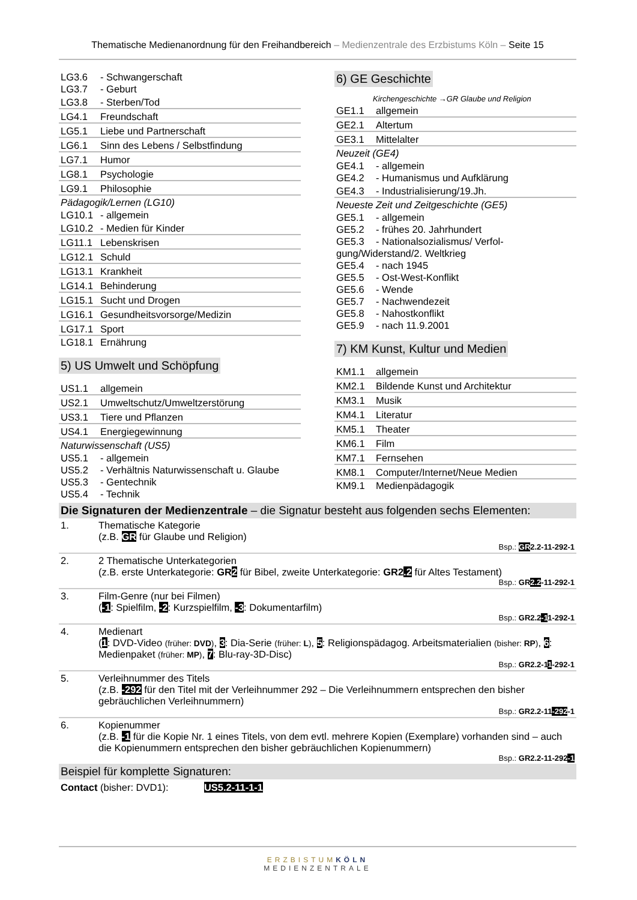Thematische Medienanordnung für den Freihandbereich – Medienzentrale des Erzbistums Köln – Seite 15
| LG3.6 | - Schwangerschaft |
| LG3.7 | - Geburt |
| LG3.8 | - Sterben/Tod |
| LG4.1 | Freundschaft |
| LG5.1 | Liebe und Partnerschaft |
| LG6.1 | Sinn des Lebens / Selbstfindung |
| LG7.1 | Humor |
| LG8.1 | Psychologie |
| LG9.1 | Philosophie |
Pädagogik/Lernen (LG10)
| LG10.1 | - allgemein |
| LG10.2 | - Medien für Kinder |
| LG11.1 | Lebenskrisen |
| LG12.1 | Schuld |
| LG13.1 | Krankheit |
| LG14.1 | Behinderung |
| LG15.1 | Sucht und Drogen |
| LG16.1 | Gesundheitsvorsorge/Medizin |
| LG17.1 | Sport |
| LG18.1 | Ernährung |
5) US Umwelt und Schöpfung
| US1.1 | allgemein |
| US2.1 | Umweltschutz/Umweltzerstörung |
| US3.1 | Tiere und Pflanzen |
| US4.1 | Energiegewinnung |
Naturwissenschaft (US5)
| US5.1 | - allgemein |
| US5.2 | - Verhältnis Naturwissenschaft u. Glaube |
| US5.3 | - Gentechnik |
| US5.4 | - Technik |
6) GE Geschichte
Kirchengeschichte →GR Glaube und Religion
| GE1.1 | allgemein |
| GE2.1 | Altertum |
| GE3.1 | Mittelalter |
Neuzeit (GE4)
| GE4.1 | - allgemein |
| GE4.2 | - Humanismus und Aufklärung |
| GE4.3 | - Industrialisierung/19.Jh. |
Neueste Zeit und Zeitgeschichte (GE5)
| GE5.1 | - allgemein |
| GE5.2 | - frühes 20. Jahrhundert |
| GE5.3 | - Nationalsozialismus/ Verfol- |
| gung/Widerstand/2. Weltkrieg | |
| GE5.4 | - nach 1945 |
| GE5.5 | - Ost-West-Konflikt |
| GE5.6 | - Wende |
| GE5.7 | - Nachwendezeit |
| GE5.8 | - Nahostkonflikt |
| GE5.9 | - nach 11.9.2001 |
7) KM Kunst, Kultur und Medien
| KM1.1 | allgemein |
| KM2.1 | Bildende Kunst und Architektur |
| KM3.1 | Musik |
| KM4.1 | Literatur |
| KM5.1 | Theater |
| KM6.1 | Film |
| KM7.1 | Fernsehen |
| KM8.1 | Computer/Internet/Neue Medien |
| KM9.1 | Medienpädagogik |
Die Signaturen der Medienzentrale – die Signatur besteht aus folgenden sechs Elementen:
1. Thematische Kategorie
(z.B. GR für Glaube und Religion)
Bsp.: GR2.2-11-292-1
2. 2 Thematische Unterkategorien
(z.B. erste Unterkategorie: GR2 für Bibel, zweite Unterkategorie: GR2.2 für Altes Testament)
Bsp.: GR2.2-11-292-1
3. Film-Genre (nur bei Filmen)
(-1: Spielfilm, -2: Kurzspielfilm, -3: Dokumentarfilm)
Bsp.: GR2.2-11-292-1
4. Medienart
(1: DVD-Video (früher: DVD), 3: Dia-Serie (früher: L), 5: Religionspädagog. Arbeitsmaterialien (bisher: RP), 6: Medienpaket (früher: MP), 7: Blu-ray-3D-Disc)
Bsp.: GR2.2-11-292-1
5. Verleihnummer des Titels
(z.B. -292 für den Titel mit der Verleihnummer 292 – Die Verleihnummern entsprechen den bisher gebräuchlichen Verleihnummern)
Bsp.: GR2.2-11-292-1
6. Kopienummer
(z.B. -1 für die Kopie Nr. 1 eines Titels, von dem evtl. mehrere Kopien (Exemplare) vorhanden sind – auch die Kopienummern entsprechen den bisher gebräuchlichen Kopienummern)
Bsp.: GR2.2-11-292-1
Beispiel für komplette Signaturen:
Contact (bisher: DVD1): US5.2-11-1-1
ERZBISTUM KÖLN
MEDIENZENTRALE